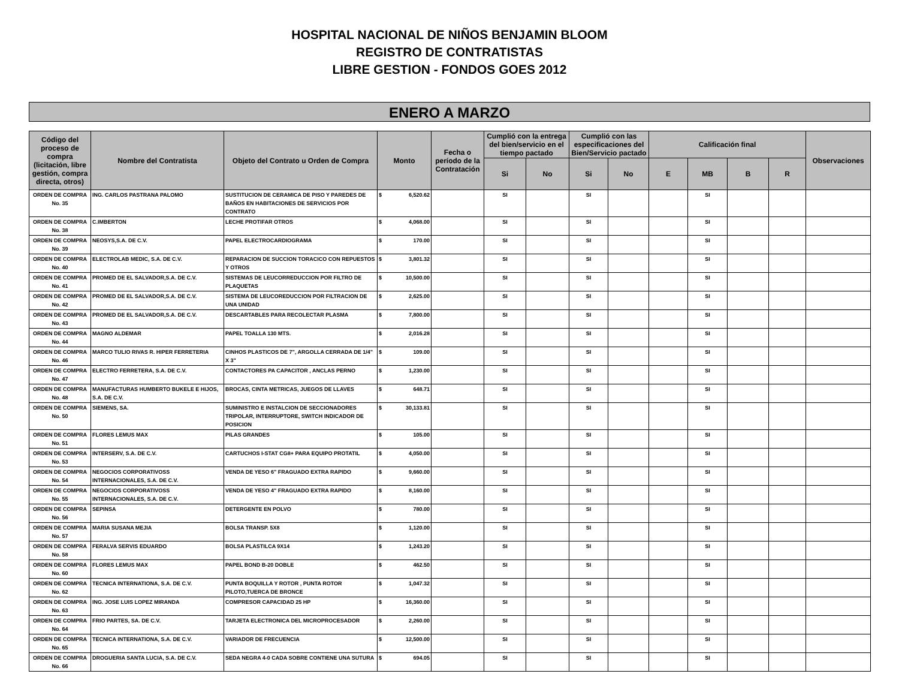HOSPITAL NACIONAL DE NIÑOS BENJAMIN BLOOM
REGISTRO DE CONTRATISTAS
LIBRE GESTION - FONDOS GOES 2012
ENERO A MARZO
| Código del proceso de compra (licitación, libre gestión, compra directa, otros) | Nombre del Contratista | Objeto del Contrato u Orden de Compra | Monto | Fecha o período de la Contratación | Cumplió con la entrega del bien/servicio en el tiempo pactado | | Cumplió con las especificaciones del Bien/Servicio pactado | | Calificación final | | | | Observaciones |
| --- | --- | --- | --- | --- | --- | --- | --- | --- | --- | --- | --- | --- | --- |
| | | | | | Si | No | Si | No | E | MB | B | R | |
| ORDEN DE COMPRA No. 35 | ING. CARLOS PASTRANA PALOMO | SUSTITUCION DE CERAMICA DE PISO Y PAREDES DE BAÑOS EN HABITACIONES DE SERVICIOS POR CONTRATO | $ 6,520.62 | | SI | | SI | | | SI | | | |
| ORDEN DE COMPRA No. 38 | C.IMBERTON | LECHE PROTIFAR OTROS | $ 4,068.00 | | SI | | SI | | | SI | | | |
| ORDEN DE COMPRA No. 39 | NEOSYS,S.A. DE C.V. | PAPEL ELECTROCARDIOGRAMA | $ 170.00 | | SI | | SI | | | SI | | | |
| ORDEN DE COMPRA No. 40 | ELECTROLAB MEDIC, S.A. DE C.V. | REPARACION DE SUCCION TORACICO CON REPUESTOS Y OTROS | $ 3,801.32 | | SI | | SI | | | SI | | | |
| ORDEN DE COMPRA No. 41 | PROMED DE EL SALVADOR,S.A. DE C.V. | SISTEMAS DE LEUCORREDUCCION POR FILTRO DE PLAQUETAS | $ 10,500.00 | | SI | | SI | | | SI | | | |
| ORDEN DE COMPRA No. 42 | PROMED DE EL SALVADOR,S.A. DE C.V. | SISTEMA DE LEUCOREDUCCION POR FILTRACION DE UNA UNIDAD | $ 2,625.00 | | SI | | SI | | | SI | | | |
| ORDEN DE COMPRA No. 43 | PROMED DE EL SALVADOR,S.A. DE C.V. | DESCARTABLES PARA RECOLECTAR PLASMA | $ 7,800.00 | | SI | | SI | | | SI | | | |
| ORDEN DE COMPRA No. 44 | MAGNO ALDEMAR | PAPEL TOALLA 130 MTS. | $ 2,016.28 | | SI | | SI | | | SI | | | |
| ORDEN DE COMPRA No. 46 | MARCO TULIO RIVAS R. HIPER FERRETERIA | CINHOS PLASTICOS DE 7", ARGOLLA CERRADA DE 1/4" X 3" | $ 109.00 | | SI | | SI | | | SI | | | |
| ORDEN DE COMPRA No. 47 | ELECTRO FERRETERA, S.A. DE C.V. | CONTACTORES PA CAPACITOR , ANCLAS PERNO | $ 1,230.00 | | SI | | SI | | | SI | | | |
| ORDEN DE COMPRA No. 48 | MANUFACTURAS HUMBERTO BUKELE E HIJOS, S.A. DE C.V. | BROCAS, CINTA METRICAS, JUEGOS DE LLAVES | $ 648.71 | | SI | | SI | | | SI | | | |
| ORDEN DE COMPRA No. 50 | SIEMENS, SA. | SUMINISTRO E INSTALCION DE SECCIONADORES TRIPOLAR, INTERRUPTORE, SWITCH INDICADOR DE POSICION | $ 30,133.81 | | SI | | SI | | | SI | | | |
| ORDEN DE COMPRA No. 51 | FLORES LEMUS MAX | PILAS GRANDES | $ 105.00 | | SI | | SI | | | SI | | | |
| ORDEN DE COMPRA No. 53 | INTERSERV, S.A. DE C.V. | CARTUCHOS I-STAT CG8+ PARA EQUIPO PROTATIL | $ 4,050.00 | | SI | | SI | | | SI | | | |
| ORDEN DE COMPRA No. 54 | NEGOCIOS CORPORATIVOSS INTERNACIONALES, S.A. DE C.V. | VENDA DE YESO 6" FRAGUADO EXTRA RAPIDO | $ 9,660.00 | | SI | | SI | | | SI | | | |
| ORDEN DE COMPRA No. 55 | NEGOCIOS CORPORATIVOSS INTERNACIONALES, S.A. DE C.V. | VENDA DE YESO 4" FRAGUADO EXTRA RAPIDO | $ 8,160.00 | | SI | | SI | | | SI | | | |
| ORDEN DE COMPRA No. 56 | SEPINSA | DETERGENTE EN POLVO | $ 780.00 | | SI | | SI | | | SI | | | |
| ORDEN DE COMPRA No. 57 | MARIA SUSANA MEJIA | BOLSA TRANSP. 5X8 | $ 1,120.00 | | SI | | SI | | | SI | | | |
| ORDEN DE COMPRA No. 58 | FERALVA SERVIS EDUARDO | BOLSA PLASTILCA 9X14 | $ 1,243.20 | | SI | | SI | | | SI | | | |
| ORDEN DE COMPRA No. 60 | FLORES LEMUS MAX | PAPEL BOND B-20 DOBLE | $ 462.50 | | SI | | SI | | | SI | | | |
| ORDEN DE COMPRA No. 62 | TECNICA INTERNATIONA, S.A. DE C.V. | PUNTA BOQUILLA Y ROTOR , PUNTA ROTOR PILOTO,TUERCA DE BRONCE | $ 1,047.32 | | SI | | SI | | | SI | | | |
| ORDEN DE COMPRA No. 63 | ING. JOSE LUIS LOPEZ MIRANDA | COMPRESOR CAPACIDAD 25 HP | $ 16,360.00 | | SI | | SI | | | SI | | | |
| ORDEN DE COMPRA No. 64 | FRIO PARTES, SA. DE C.V. | TARJETA ELECTRONICA DEL MICROPROCESADOR | $ 2,260.00 | | SI | | SI | | | SI | | | |
| ORDEN DE COMPRA No. 65 | TECNICA INTERNATIONA, S.A. DE C.V. | VARIADOR DE FRECUENCIA | $ 12,500.00 | | SI | | SI | | | SI | | | |
| ORDEN DE COMPRA No. 66 | DROGUERIA SANTA LUCIA, S.A. DE C.V. | SEDA NEGRA 4-0 CADA SOBRE CONTIENE UNA SUTURA | $ 694.05 | | SI | | SI | | | SI | | | |